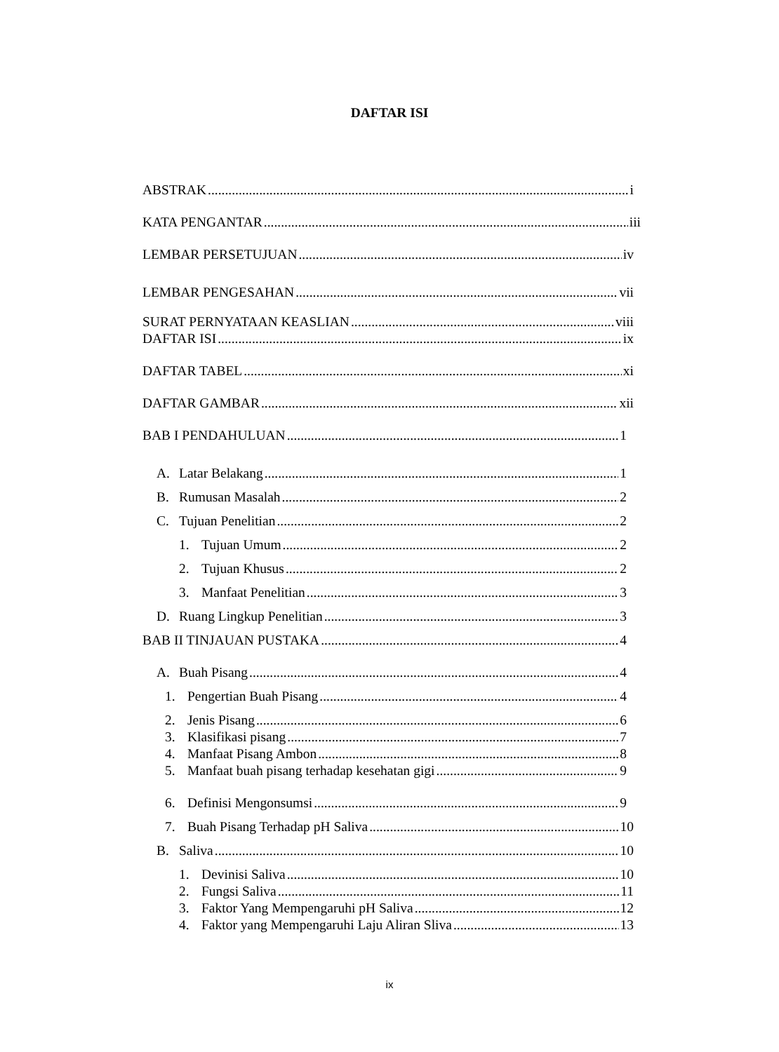DAFTAR ISI
ABSTRAK i
KATA PENGANTAR iii
LEMBAR PERSETUJUAN iv
LEMBAR PENGESAHAN vii
SURAT PERNYATAAN KEASLIAN viii
DAFTAR ISI ix
DAFTAR TABEL xi
DAFTAR GAMBAR xii
BAB I PENDAHULUAN 1
A. Latar Belakang 1
B. Rumusan Masalah 2
C. Tujuan Penelitian 2
1. Tujuan Umum 2
2. Tujuan Khusus 2
3. Manfaat Penelitian 3
D. Ruang Lingkup Penelitian 3
BAB II TINJAUAN PUSTAKA 4
A. Buah Pisang 4
1. Pengertian Buah Pisang 4
2. Jenis Pisang 6
3. Klasifikasi pisang 7
4. Manfaat Pisang Ambon 8
5. Manfaat buah pisang terhadap kesehatan gigi 9
6. Definisi Mengonsumsi 9
7. Buah Pisang Terhadap pH Saliva 10
B. Saliva 10
1. Devinisi Saliva 10
2. Fungsi Saliva 11
3. Faktor Yang Mempengaruhi pH Saliva 12
4. Faktor yang Mempengaruhi Laju Aliran Sliva 13
ix